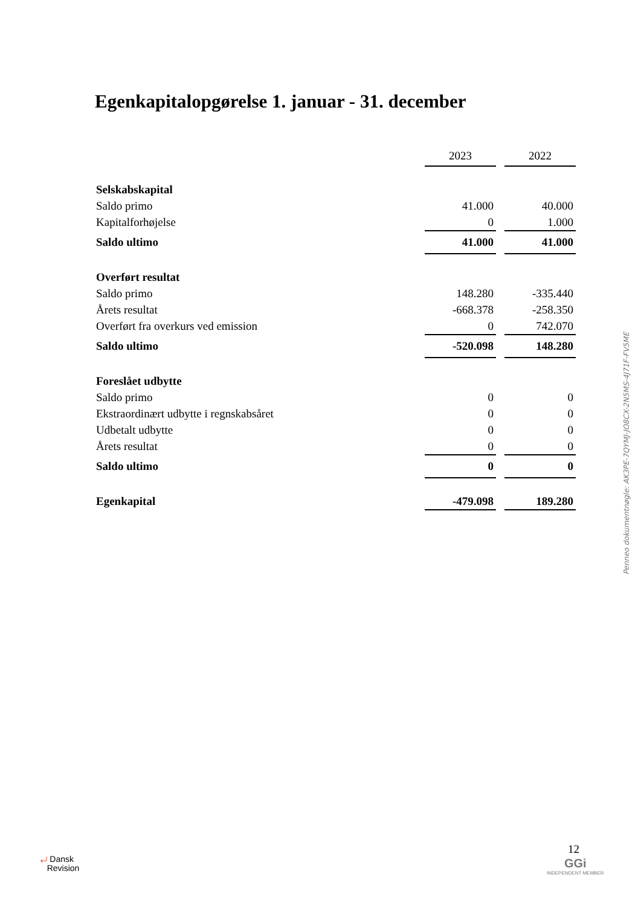Egenkapitalopgørelse 1. januar - 31. december
| | 2023 | | 2022 |
| Selskabskapital | | | |
| Saldo primo | 41.000 | | 40.000 |
| Kapitalforhøjelse | 0 | | 1.000 |
| Saldo ultimo | 41.000 | | 41.000 |
| Overført resultat | | | |
| Saldo primo | 148.280 | | -335.440 |
| Årets resultat | -668.378 | | -258.350 |
| Overført fra overkurs ved emission | 0 | | 742.070 |
| Saldo ultimo | -520.098 | | 148.280 |
| Foreslået udbytte | | | |
| Saldo primo | 0 | | 0 |
| Ekstraordinært udbytte i regnskabsåret | 0 | | 0 |
| Udbetalt udbytte | 0 | | 0 |
| Årets resultat | 0 | | 0 |
| Saldo ultimo | 0 | | 0 |
| Egenkapital | -479.098 | | 189.280 |
Penneo dokumentnøgle: AK3PE-7QYMJ-JO8CX-2N5MS-4J71F-FV5ME
12
⤶ Dansk
Revision
GGi
INDEPENDENT MEMBER